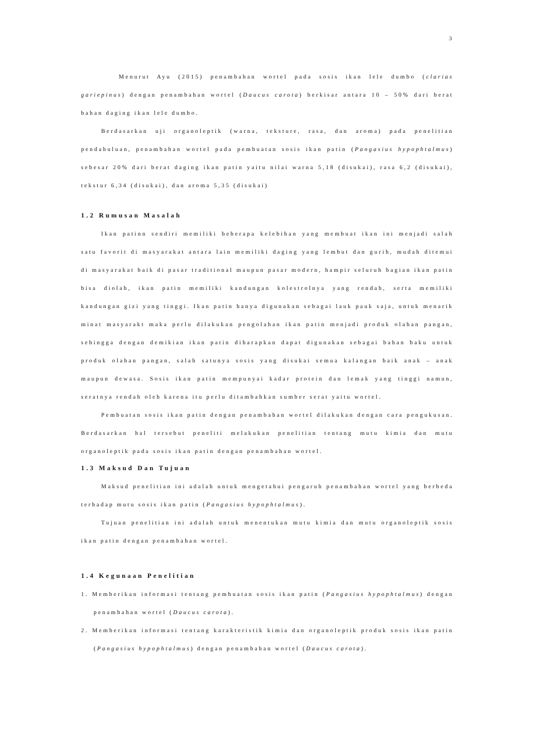3
Menurut Ayu (2015) penambahan wortel pada sosis ikan lele dumbo (clarias gariepinus) dengan penambahan wortel (Daucus carota) berkisar antara 10 – 50% dari berat bahan daging ikan lele dumbo.
Berdasarkan uji organoleptik (warna, teksture, rasa, dan aroma) pada penelitian pendahuluan, penambahan wortel pada pembuatan sosis ikan patin (Pangasius hypophtalmus) sebesar 20% dari berat daging ikan patin yaitu nilai warna 5,18 (disukai), rasa 6,2 (disukai), tekstur 6,34 (disukai), dan aroma 5,35 (disukai)
1.2 Rumusan Masalah
Ikan patinn sendiri memiliki beberapa kelebihan yang membuat ikan ini menjadi salah satu favorit di masyarakat antara lain memiliki daging yang lembut dan gurih, mudah ditemui di masyarakat baik di pasar traditional maupun pasar modern, hampir seluruh bagian ikan patin bisa diolah, ikan patin memiliki kandungan kolestrolnya yang rendah, serta memiliki kandungan gizi yang tinggi. Ikan patin hanya digunakan sebagai lauk pauk saja, untuk menarik minat masyarakt maka perlu dilakukan pengolahan ikan patin menjadi produk olahan pangan, sehingga dengan demikian ikan patin diharapkan dapat digunakan sebagai bahan baku untuk produk olahan pangan, salah satunya sosis yang disukai semua kalangan baik anak – anak maupun dewasa. Sosis ikan patin mempunyai kadar protein dan lemak yang tinggi namun, seratnya rendah oleh karena itu perlu ditambahkan sumber serat yaitu wortel.
Pembuatan sosis ikan patin dengan penambahan wortel dilakukan dengan cara pengukusan. Berdasarkan hal tersebut peneliti melakukan penelitian tentang mutu kimia dan mutu organoleptik pada sosis ikan patin dengan penambahan wortel.
1.3 Maksud Dan Tujuan
Maksud penelitian ini adalah untuk mengetahui pengaruh penambahan wortel yang berbeda terhadap mutu sosis ikan patin (Pangasius hypophtalmus).
Tujuan penelitian ini adalah untuk menentukan mutu kimia dan mutu organoleptik sosis ikan patin dengan penambahan wortel.
1.4 Kegunaan Penelitian
1. Memberikan informasi tentang pembuatan sosis ikan patin (Pangasius hypophtalmus) dengan penambahan wortel (Daucus carota).
2. Memberikan informasi tentang karakteristik kimia dan organoleptik produk sosis ikan patin (Pangasius hypophtalmus) dengan penambahan wortel (Daucus carota).